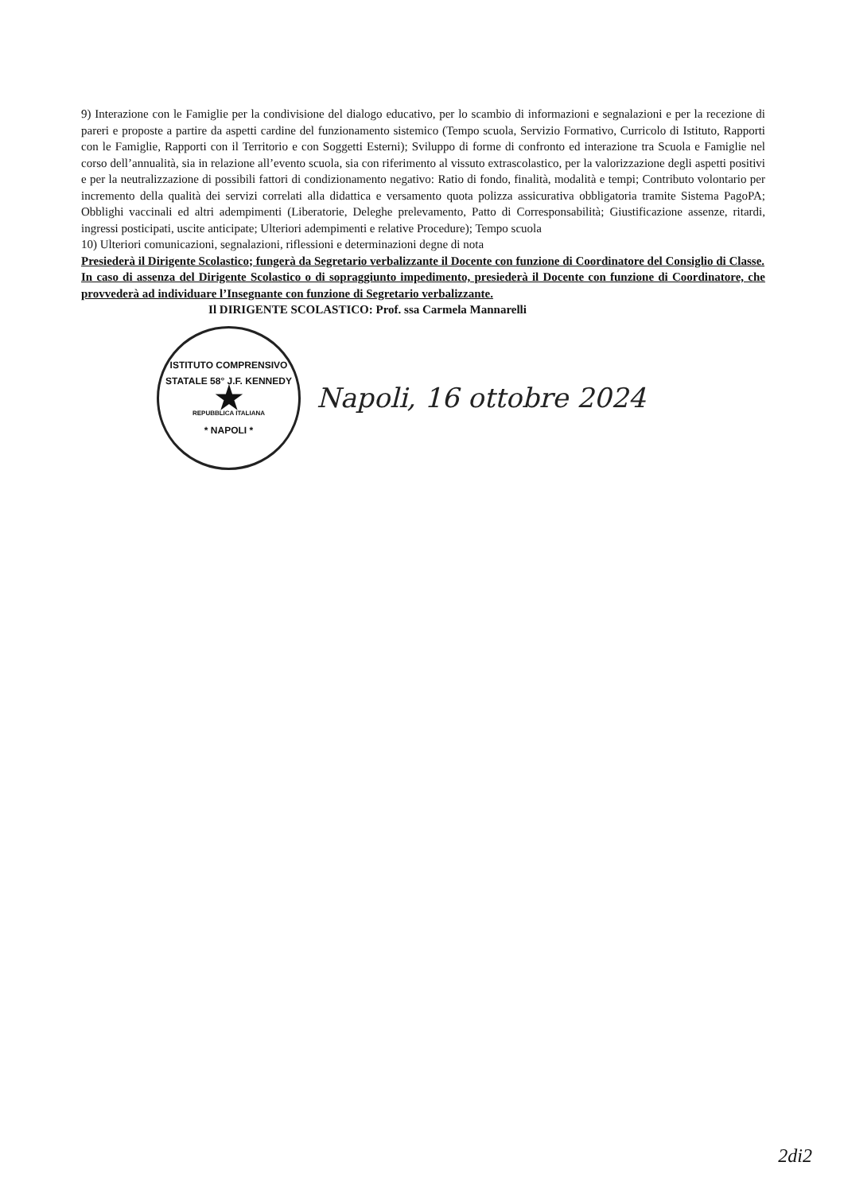9) Interazione con le Famiglie per la condivisione del dialogo educativo, per lo scambio di informazioni e segnalazioni e per la recezione di pareri e proposte a partire da aspetti cardine del funzionamento sistemico (Tempo scuola, Servizio Formativo, Curricolo di Istituto, Rapporti con le Famiglie, Rapporti con il Territorio e con Soggetti Esterni); Sviluppo di forme di confronto ed interazione tra Scuola e Famiglie nel corso dell’annualità, sia in relazione all’evento scuola, sia con riferimento al vissuto extrascolastico, per la valorizzazione degli aspetti positivi e per la neutralizzazione di possibili fattori di condizionamento negativo: Ratio di fondo, finalità, modalità e tempi; Contributo volontario per incremento della qualità dei servizi correlati alla didattica e versamento quota polizza assicurativa obbligatoria tramite Sistema PagoPA; Obblighi vaccinali ed altri adempimenti (Liberatorie, Deleghe prelevamento, Patto di Corresponsabilità; Giustificazione assenze, ritardi, ingressi posticipati, uscite anticipate; Ulteriori adempimenti e relative Procedure); Tempo scuola
10) Ulteriori comunicazioni, segnalazioni, riflessioni e determinazioni degne di nota
Presiederà il Dirigente Scolastico; fungerà da Segretario verbalizzante il Docente con funzione di Coordinatore del Consiglio di Classe.
In caso di assenza del Dirigente Scolastico o di sopraggiunto impedimento, presiederà il Docente con funzione di Coordinatore, che provvederà ad individuare l’Insegnante con funzione di Segretario verbalizzante.
Il DIRIGENTE SCOLASTICO: Prof. ssa Carmela Mannarelli
ISTITUTO COMPRENSIVO STATALE 58° J.F. KENNEDY
★
REPUBBLICA ITALIANA
* NAPOLI *
Napoli, 16 ottobre 2024
2di2